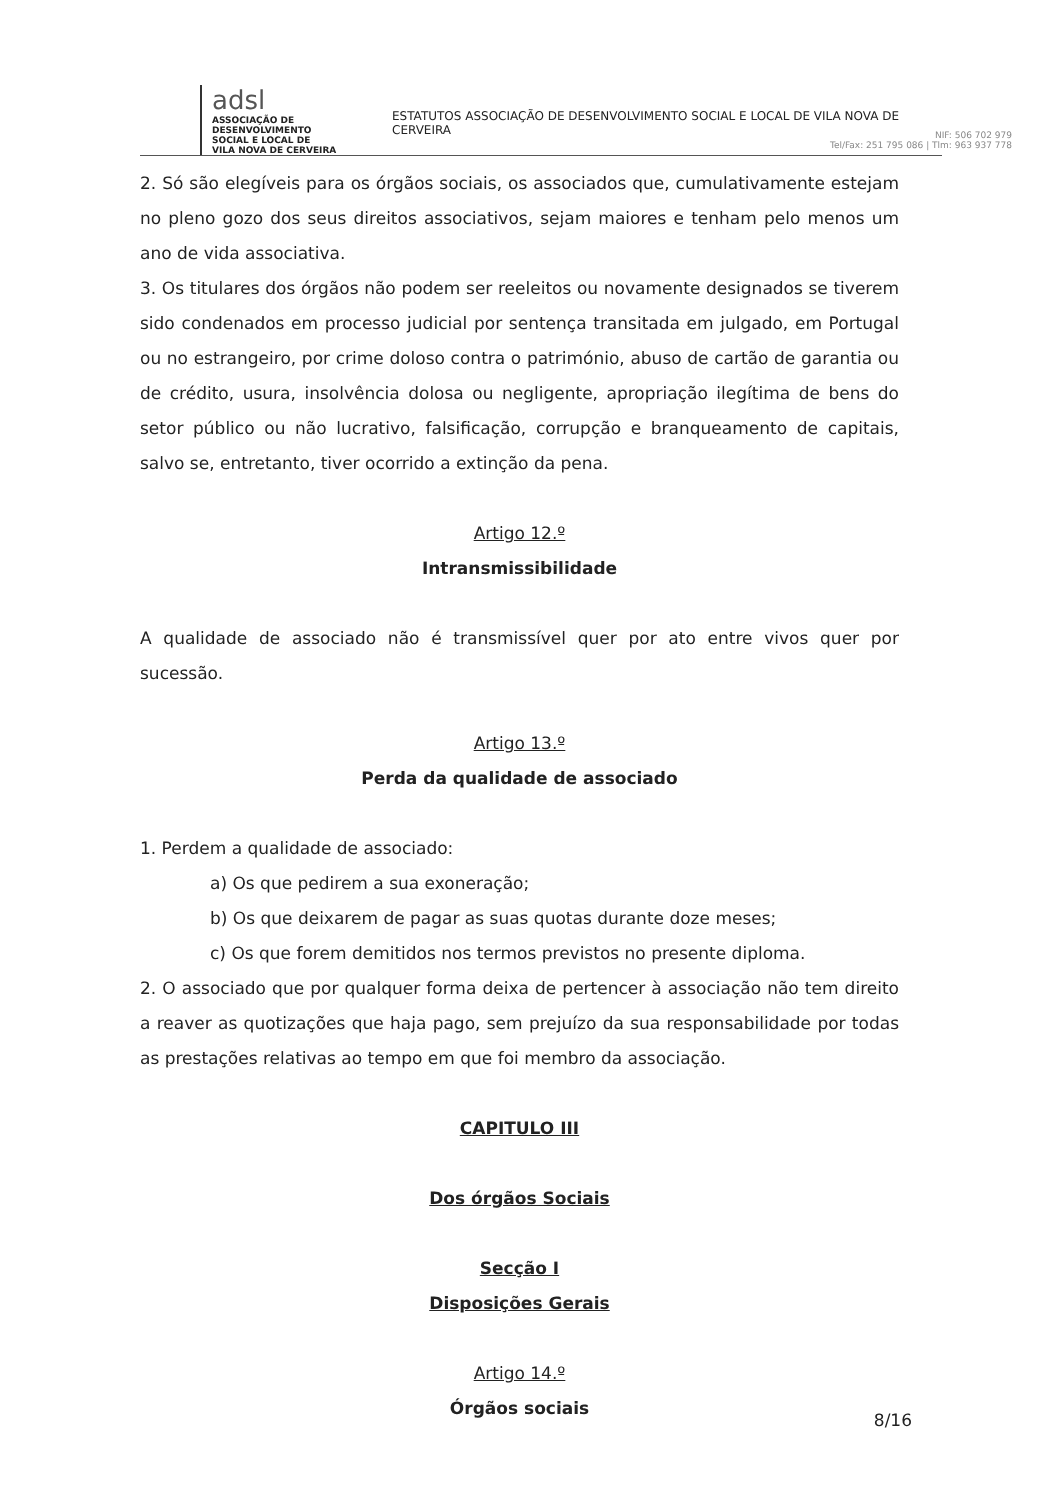adsl
ASSOCIAÇÃO DE
DESENVOLVIMENTO
SOCIAL E LOCAL DE
VILA NOVA DE CERVEIRA
ESTATUTOS ASSOCIAÇÃO DE DESENVOLVIMENTO SOCIAL E LOCAL DE VILA NOVA DE CERVEIRA
NIF: 506 702 979
Tel/Fax: 251 795 086 | Tlm: 963 937 778
2. Só são elegíveis para os órgãos sociais, os associados que, cumulativamente estejam no pleno gozo dos seus direitos associativos, sejam maiores e tenham pelo menos um ano de vida associativa.
3. Os titulares dos órgãos não podem ser reeleitos ou novamente designados se tiverem sido condenados em processo judicial por sentença transitada em julgado, em Portugal ou no estrangeiro, por crime doloso contra o património, abuso de cartão de garantia ou de crédito, usura, insolvência dolosa ou negligente, apropriação ilegítima de bens do setor público ou não lucrativo, falsificação, corrupção e branqueamento de capitais, salvo se, entretanto, tiver ocorrido a extinção da pena.
Artigo 12.º
Intransmissibilidade
A qualidade de associado não é transmissível quer por ato entre vivos quer por sucessão.
Artigo 13.º
Perda da qualidade de associado
1. Perdem a qualidade de associado:
a) Os que pedirem a sua exoneração;
b) Os que deixarem de pagar as suas quotas durante doze meses;
c) Os que forem demitidos nos termos previstos no presente diploma.
2. O associado que por qualquer forma deixa de pertencer à associação não tem direito a reaver as quotizações que haja pago, sem prejuízo da sua responsabilidade por todas as prestações relativas ao tempo em que foi membro da associação.
CAPITULO III
Dos órgãos Sociais
Secção I
Disposições Gerais
Artigo 14.º
Órgãos sociais
8/16